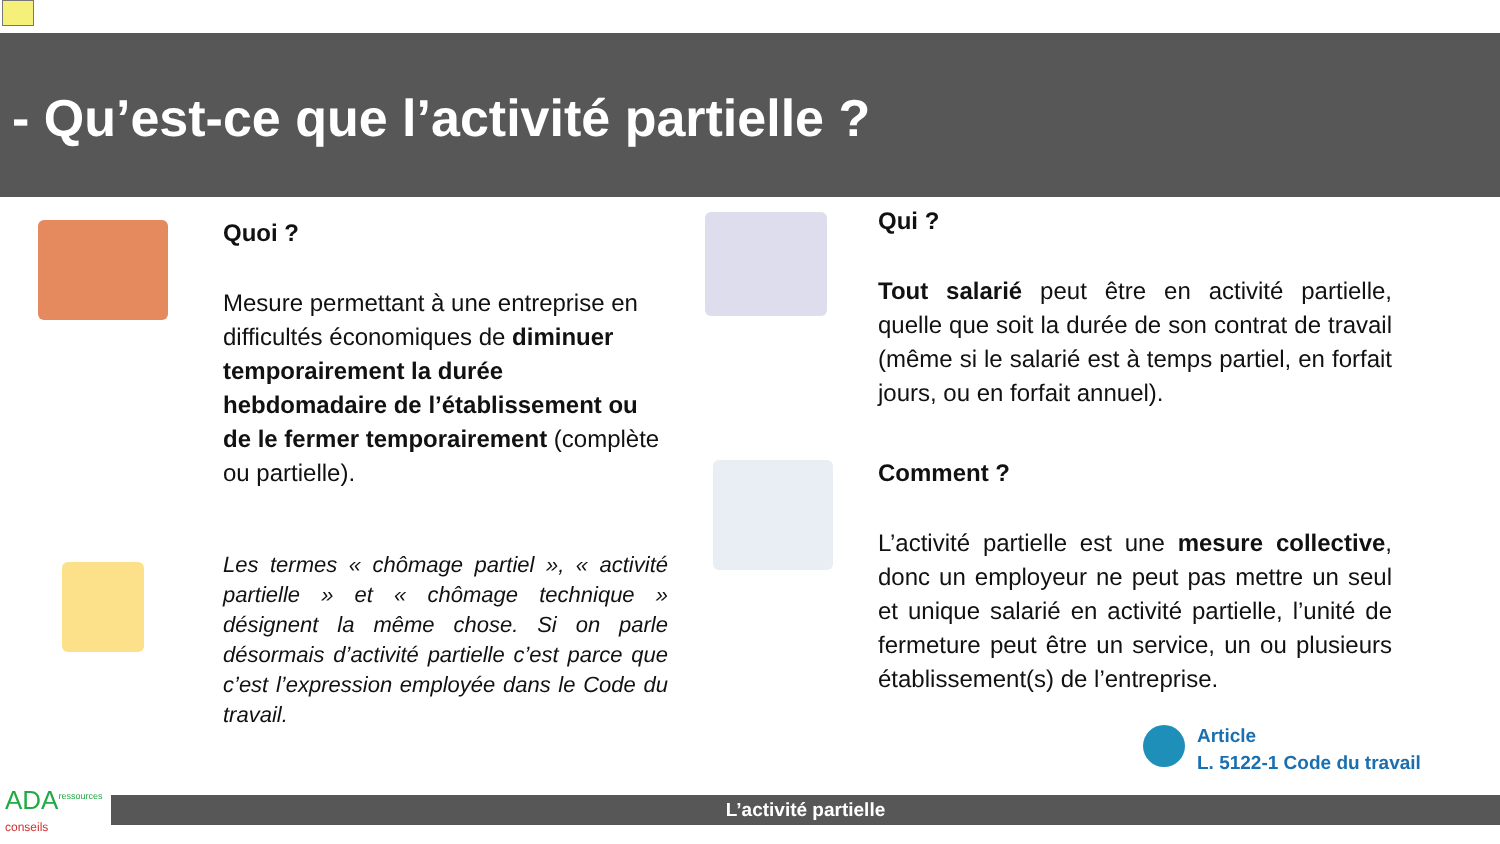- Qu’est-ce que l’activité partielle ?
Quoi ?
Mesure permettant à une entreprise en difficultés économiques de diminuer temporairement la durée hebdomadaire de l’établissement ou de le fermer temporairement (complète ou partielle).
Les termes « chômage partiel », « activité partielle » et « chômage technique » désignent la même chose. Si on parle désormais d’activité partielle c’est parce que c’est l’expression employée dans le Code du travail.
Qui ?
Tout salarié peut être en activité partielle, quelle que soit la durée de son contrat de travail (même si le salarié est à temps partiel, en forfait jours, ou en forfait annuel).
Comment ?
L’activité partielle est une mesure collective, donc un employeur ne peut pas mettre un seul et unique salarié en activité partielle, l’unité de fermeture peut être un service, un ou plusieurs établissement(s) de l’entreprise.
Article
L. 5122-1 Code du travail
ADA<sup>ressources</sup>
conseils
L’activité partielle